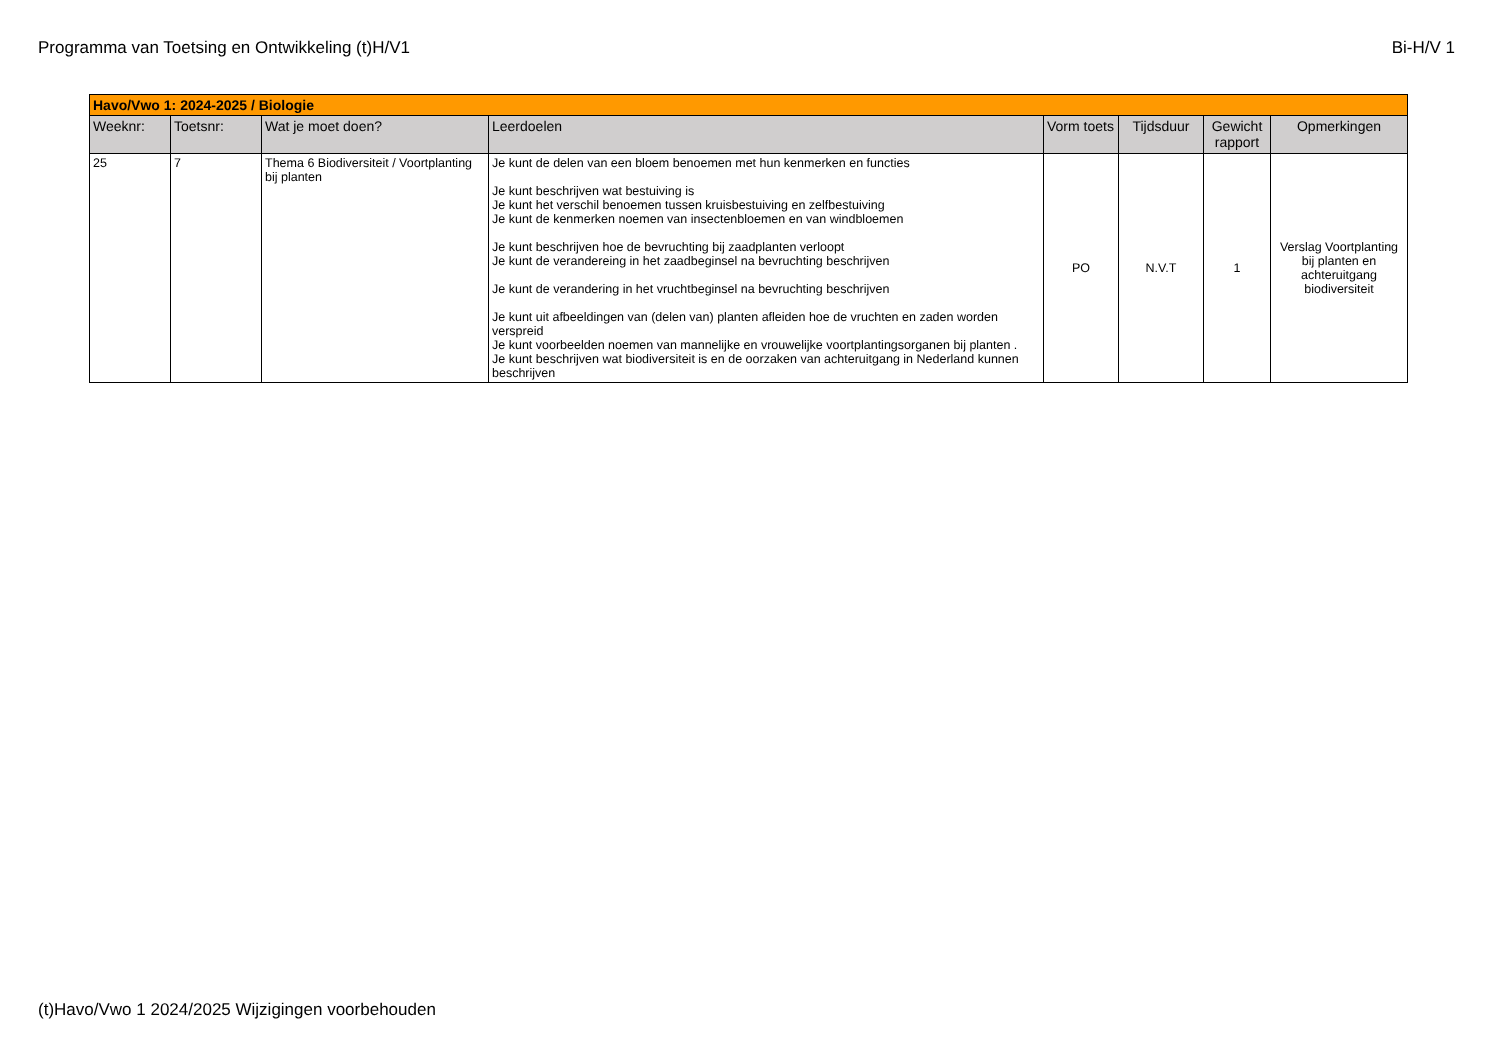Programma van Toetsing en Ontwikkeling (t)H/V1 Bi-H/V 1
| Havo/Vwo 1: 2024-2025 / Biologie | | | | | | | |
| --- | --- | --- | --- | --- | --- | --- | --- |
| Weeknr: | Toetsnr: | Wat je moet doen? | Leerdoelen | Vorm toets | Tijdsduur | Gewicht rapport | Opmerkingen |
| 25 | 7 | Thema 6 Biodiversiteit / Voortplanting bij planten | Je kunt de delen van een bloem benoemen met hun kenmerken en functies Je kunt beschrijven wat bestuiving is Je kunt het verschil benoemen tussen kruisbestuiving en zelfbestuiving Je kunt de kenmerken noemen van insectenbloemen en van windbloemen Je kunt beschrijven hoe de bevruchting bij zaadplanten verloopt Je kunt de verandereing in het zaadbeginsel na bevruchting beschrijven Je kunt de verandering in het vruchtbeginsel na bevruchting beschrijven Je kunt uit afbeeldingen van (delen van) planten afleiden hoe de vruchten en zaden worden verspreid Je kunt voorbeelden noemen van mannelijke en vrouwelijke voortplantingsorganen bij planten . Je kunt beschrijven wat biodiversiteit is en de oorzaken van achteruitgang in Nederland kunnen beschrijven | PO | N.V.T | 1 | Verslag Voortplanting bij planten en achteruitgang biodiversiteit |
(t)Havo/Vwo 1 2024/2025 Wijzigingen voorbehouden